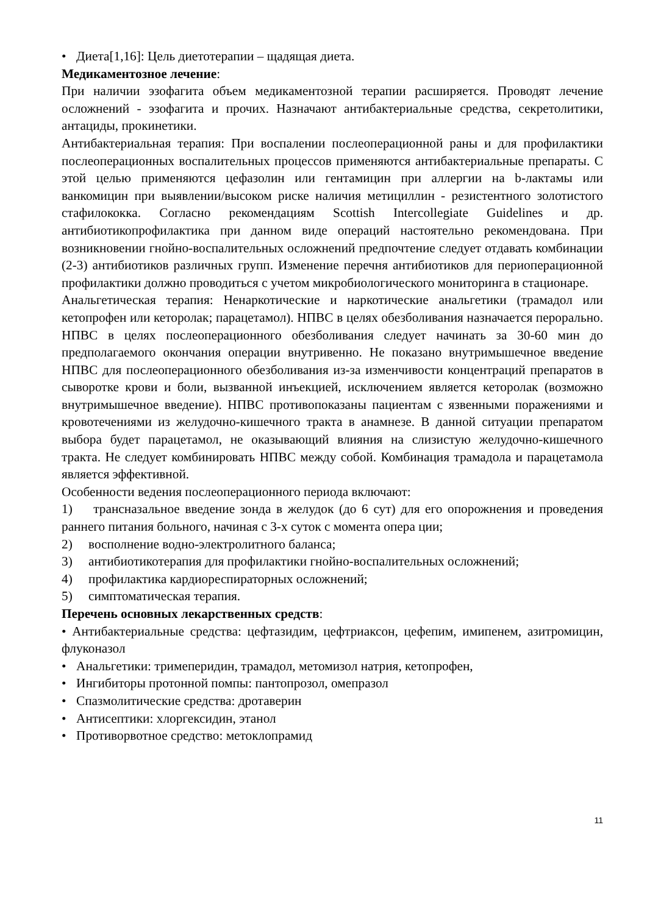• Диета[1,16]: Цель диетотерапии – щадящая диета.
Медикаментозное лечение:
При наличии эзофагита объем медикаментозной терапии расширяется. Проводят лечение осложнений - эзофагита и прочих. Назначают антибактериальные средства, секретолитики, антациды, прокинетики.
Антибактериальная терапия: При воспалении послеоперационной раны и для профилактики послеоперационных воспалительных процессов применяются антибактериальные препараты. С этой целью применяются цефазолин или гентамицин при аллергии на b-лактамы или ванкомицин при выявлении/высоком риске наличия метициллин - резистентного золотистого стафилококка. Согласно рекомендациям Scottish Intercollegiate Guidelines и др. антибиотикопрофилактика при данном виде операций настоятельно рекомендована. При возникновении гнойно-воспалительных осложнений предпочтение следует отдавать комбинации (2-3) антибиотиков различных групп. Изменение перечня антибиотиков для периоперационной профилактики должно проводиться с учетом микробиологического мониторинга в стационаре.
Анальгетическая терапия: Ненаркотические и наркотические анальгетики (трамадол или кетопрофен или кеторолак; парацетамол). НПВС в целях обезболивания назначается перорально. НПВС в целях послеоперационного обезболивания следует начинать за 30-60 мин до предполагаемого окончания операции внутривенно. Не показано внутримышечное введение НПВС для послеоперационного обезболивания из-за изменчивости концентраций препаратов в сыворотке крови и боли, вызванной инъекцией, исключением является кеторолак (возможно внутримышечное введение). НПВС противопоказаны пациентам с язвенными поражениями и кровотечениями из желудочно-кишечного тракта в анамнезе. В данной ситуации препаратом выбора будет парацетамол, не оказывающий влияния на слизистую желудочно-кишечного тракта. Не следует комбинировать НПВС между собой. Комбинация трамадола и парацетамола является эффективной.
Особенности ведения послеоперационного периода включают:
1) трансназальное введение зонда в желудок (до 6 сут) для его опорожнения и проведения раннего питания больного, начиная с 3-х суток с момента опера ции;
2) восполнение водно-электролитного баланса;
3) антибиотикотерапия для профилактики гнойно-воспалительных осложнений;
4) профилактика кардиореспираторных осложнений;
5) симптоматическая терапия.
Перечень основных лекарственных средств:
• Антибактериальные средства: цефтазидим, цефтриаксон, цефепим, имипенем, азитромицин, флуконазол
• Анальгетики: тримеперидин, трамадол, метомизол натрия, кетопрофен,
• Ингибиторы протонной помпы: пантопрозол, омепразол
• Спазмолитические средства: дротаверин
• Антисептики: хлоргексидин, этанол
• Противорвотное средство: метоклопрамид
11